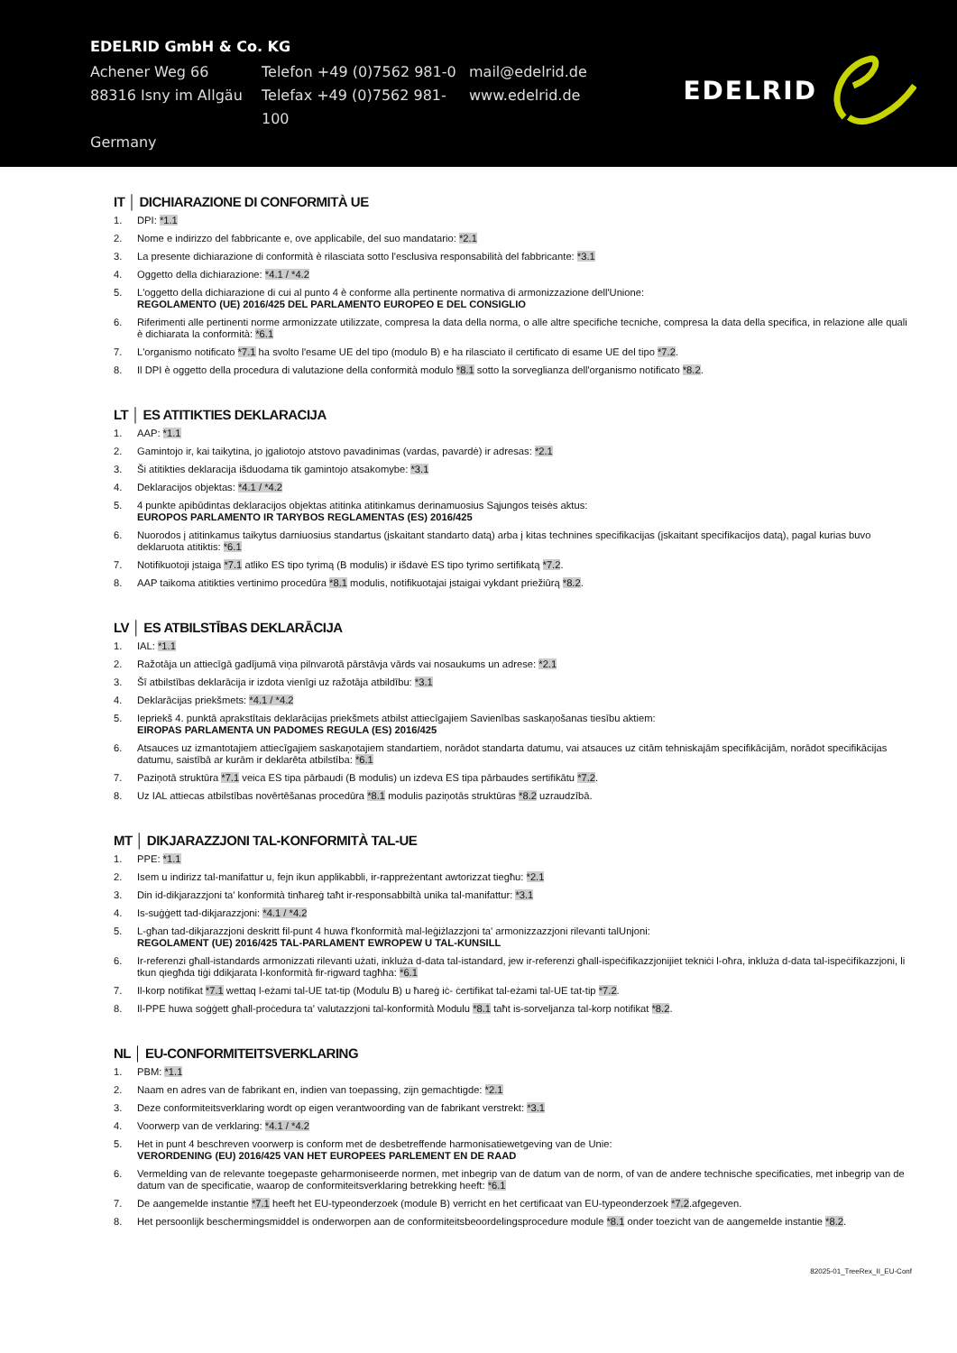EDELRID GmbH & Co. KG
Achener Weg 66 Telefon +49 (0)7562 981-0
mail@edelrid.de
88316 Isny im Allgäu
Telefax +49 (0)7562 981-100
www.edelrid.de
Germany
EDELRID
IT │ DICHIARAZIONE DI CONFORMITÀ UE
1. DPI: *1.1
2. Nome e indirizzo del fabbricante e, ove applicabile, del suo mandatario: *2.1
3. La presente dichiarazione di conformità è rilasciata sotto l'esclusiva responsabilità del fabbricante: *3.1
4. Oggetto della dichiarazione: *4.1 / *4.2
5. L'oggetto della dichiarazione di cui al punto 4 è conforme alla pertinente normativa di armonizzazione dell'Unione:
REGOLAMENTO (UE) 2016/425 DEL PARLAMENTO EUROPEO E DEL CONSIGLIO
6. Riferimenti alle pertinenti norme armonizzate utilizzate, compresa la data della norma, o alle altre specifiche tecniche, compresa la data della specifica, in relazione alle quali è dichiarata la conformità: *6.1
7. L'organismo notificato *7.1 ha svolto l'esame UE del tipo (modulo B) e ha rilasciato il certificato di esame UE del tipo *7.2.
8. Il DPI è oggetto della procedura di valutazione della conformità modulo *8.1 sotto la sorveglianza dell'organismo notificato *8.2.
LT │ ES ATITIKTIES DEKLARACIJA
1. AAP: *1.1
2. Gamintojo ir, kai taikytina, jo įgaliotojo atstovo pavadinimas (vardas, pavardė) ir adresas: *2.1
3. Ši atitikties deklaracija išduodama tik gamintojo atsakomybe: *3.1
4. Deklaracijos objektas: *4.1 / *4.2
5. 4 punkte apibūdintas deklaracijos objektas atitinka atitinkamus derinamuosius Sąjungos teisės aktus:
EUROPOS PARLAMENTO IR TARYBOS REGLAMENTAS (ES) 2016/425
6. Nuorodos į atitinkamus taikytus darniuosius standartus (įskaitant standarto datą) arba į kitas technines specifikacijas (įskaitant specifikacijos datą), pagal kurias buvo deklaruota atitiktis: *6.1
7. Notifikuotoji įstaiga *7.1 atliko ES tipo tyrimą (B modulis) ir išdavė ES tipo tyrimo sertifikatą *7.2.
8. AAP taikoma atitikties vertinimo procedūra *8.1 modulis, notifikuotajai įstaigai vykdant priežiūrą *8.2.
LV │ ES ATBILSTĪBAS DEKLARĀCIJA
1. IAL: *1.1
2. Ražotāja un attiecīgā gadījumā viņa pilnvarotā pārstāvja vārds vai nosaukums un adrese: *2.1
3. Šī atbilstības deklarācija ir izdota vienīgi uz ražotāja atbildību: *3.1
4. Deklarācijas priekšmets: *4.1 / *4.2
5. Iepriekš 4. punktā aprakstītais deklarācijas priekšmets atbilst attiecīgajiem Savienības saskaņošanas tiesību aktiem:
EIROPAS PARLAMENTA UN PADOMES REGULA (ES) 2016/425
6. Atsauces uz izmantotajiem attiecīgajiem saskaņotajiem standartiem, norādot standarta datumu, vai atsauces uz citām tehniskajām specifikācijām, norādot specifikācijas datumu, saistībā ar kurām ir deklarēta atbilstība: *6.1
7. Paziņotā struktūra *7.1 veica ES tipa pārbaudi (B modulis) un izdeva ES tipa pārbaudes sertifikātu *7.2.
8. Uz IAL attiecas atbilstības novērtēšanas procedūra *8.1 modulis paziņotās struktūras *8.2 uzraudzībā.
MT │ DIKJARAZZJONI TAL-KONFORMITÀ TAL-UE
1. PPE: *1.1
2. Isem u indirizz tal-manifattur u, fejn ikun applikabbli, ir-rappreżentant awtorizzat tiegħu: *2.1
3. Din id-dikjarazzjoni ta' konformità tinħareġ taħt ir-responsabbiltà unika tal-manifattur: *3.1
4. Is-suġġett tad-dikjarazzjoni: *4.1 / *4.2
5. L-għan tad-dikjarazzjoni deskritt fil-punt 4 huwa f'konformità mal-leġiżlazzjoni ta' armonizzazzjoni rilevanti talUnjoni:
REGOLAMENT (UE) 2016/425 TAL-PARLAMENT EWROPEW U TAL-KUNSILL
6. Ir-referenzi għall-istandards armonizzati rilevanti użati, inkluża d-data tal-istandard, jew ir-referenzi għall-ispeċifikazzjonijiet tekniċi l-oħra, inkluża d-data tal-ispeċifikazzjoni, li tkun qiegħda tiġi ddikjarata l-konformità fir-rigward tagħha: *6.1
7. Il-korp notifikat *7.1 wettaq l-eżami tal-UE tat-tip (Modulu B) u ħareġ iċ- ċertifikat tal-eżami tal-UE tat-tip *7.2.
8. Il-PPE huwa soġġett għall-proċedura ta' valutazzjoni tal-konformità Modulu *8.1 taħt is-sorveljanza tal-korp notifikat *8.2.
NL │ EU-CONFORMITEITSVERKLARING
1. PBM: *1.1
2. Naam en adres van de fabrikant en, indien van toepassing, zijn gemachtigde: *2.1
3. Deze conformiteitsverklaring wordt op eigen verantwoording van de fabrikant verstrekt: *3.1
4. Voorwerp van de verklaring: *4.1 / *4.2
5. Het in punt 4 beschreven voorwerp is conform met de desbetreffende harmonisatiewetgeving van de Unie:
VERORDENING (EU) 2016/425 VAN HET EUROPEES PARLEMENT EN DE RAAD
6. Vermelding van de relevante toegepaste geharmoniseerde normen, met inbegrip van de datum van de norm, of van de andere technische specificaties, met inbegrip van de datum van de specificatie, waarop de conformiteitsverklaring betrekking heeft: *6.1
7. De aangemelde instantie *7.1 heeft het EU-typeonderzoek (module B) verricht en het certificaat van EU-typeonderzoek *7.2.afgegeven.
8. Het persoonlijk beschermingsmiddel is onderworpen aan de conformiteitsbeoordelingsprocedure module *8.1 onder toezicht van de aangemelde instantie *8.2.
82025-01_TreeRex_II_EU-Conf